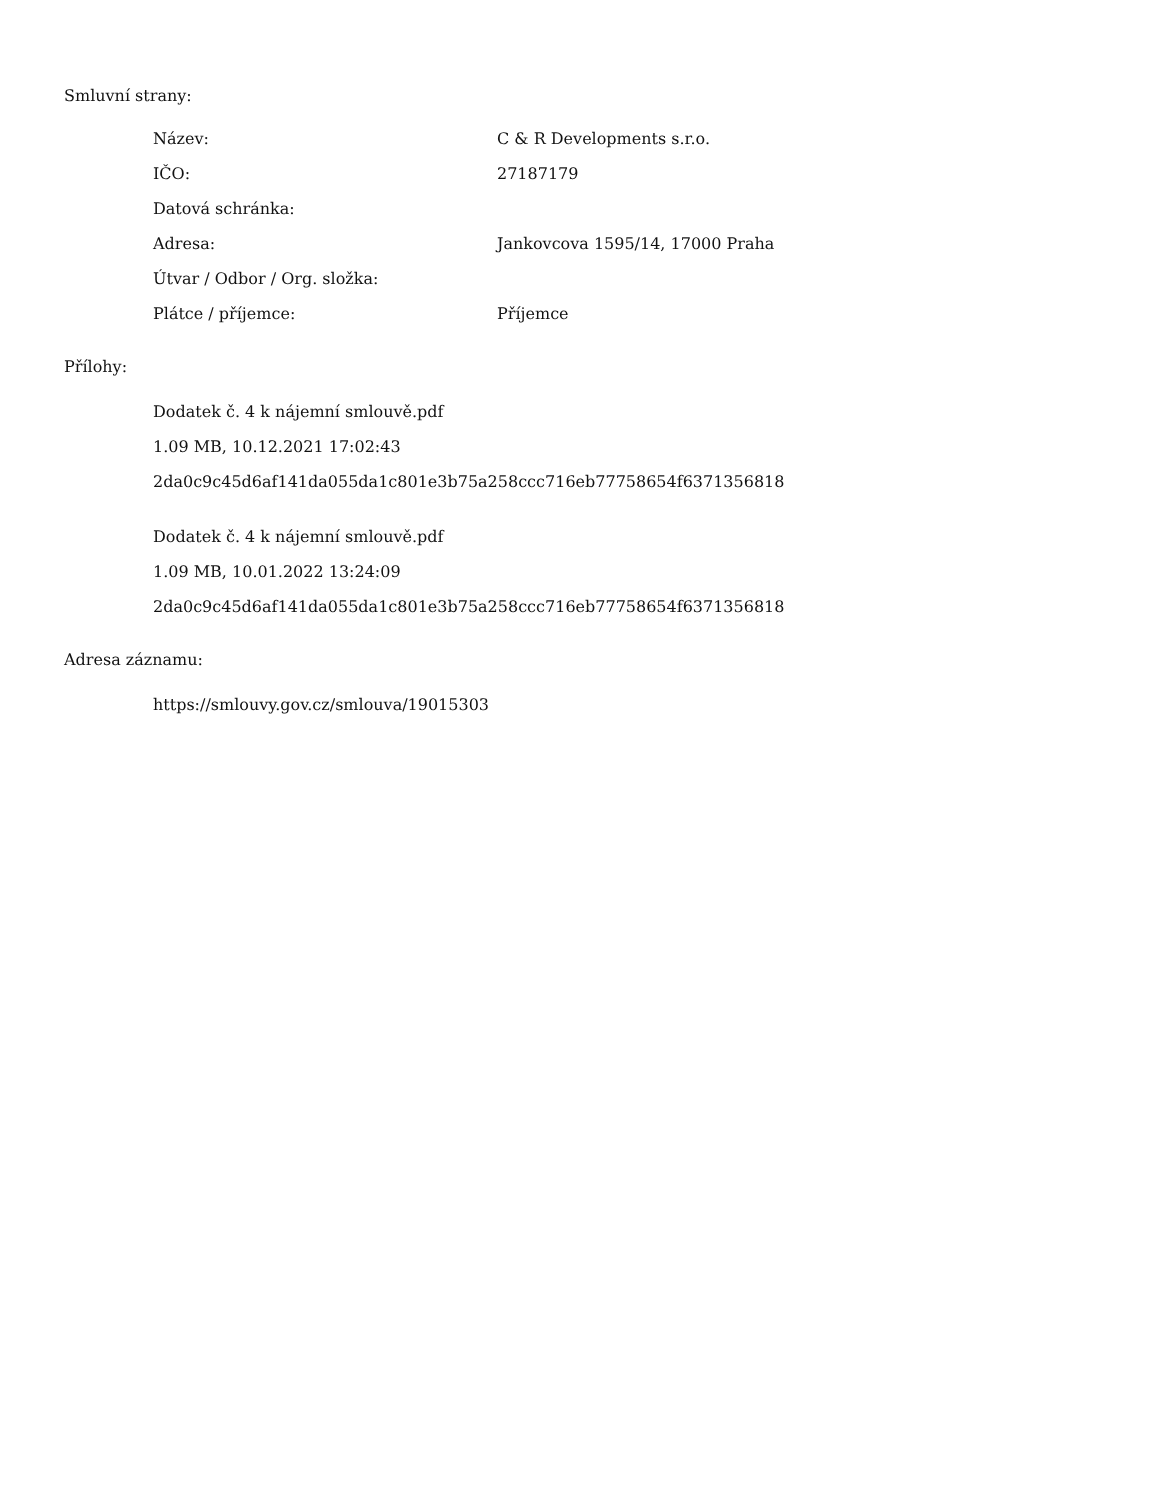Smluvní strany:
| Název: | C & R Developments s.r.o. |
| IČO: | 27187179 |
| Datová schránka: | |
| Adresa: | Jankovcova 1595/14, 17000 Praha |
| Útvar / Odbor / Org. složka: | |
| Plátce / příjemce: | Příjemce |
Přílohy:
Dodatek č. 4 k nájemní smlouvě.pdf
1.09 MB, 10.12.2021 17:02:43
2da0c9c45d6af141da055da1c801e3b75a258ccc716eb77758654f6371356818
Dodatek č. 4 k nájemní smlouvě.pdf
1.09 MB, 10.01.2022 13:24:09
2da0c9c45d6af141da055da1c801e3b75a258ccc716eb77758654f6371356818
Adresa záznamu:
https://smlouvy.gov.cz/smlouva/19015303